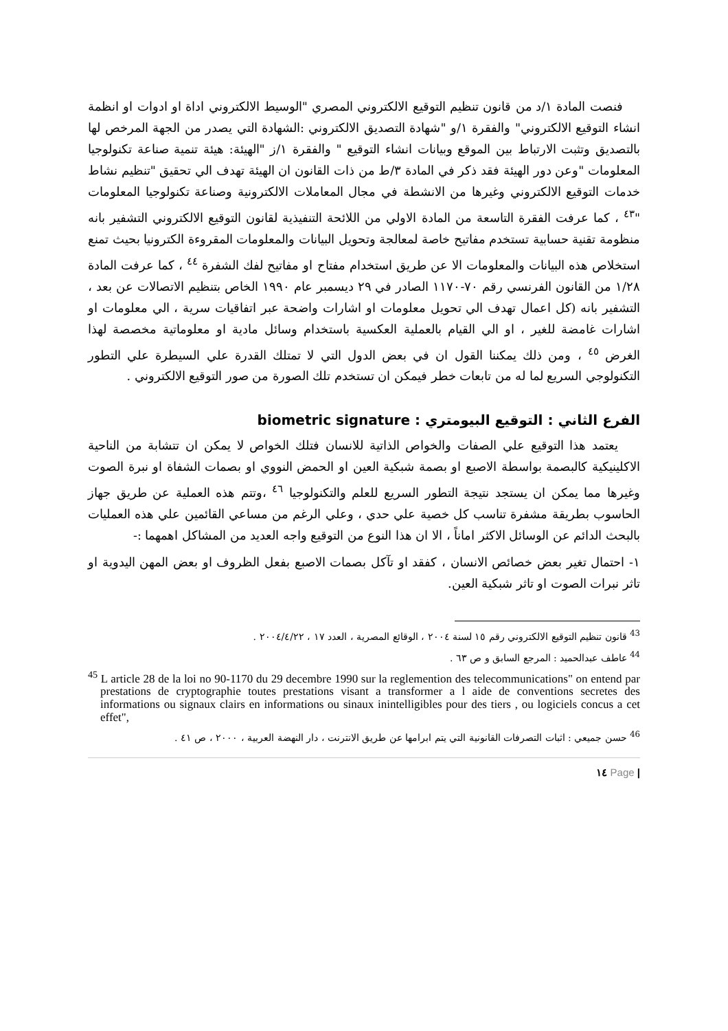فنصت المادة ١/د من قانون تنظيم التوقيع الالكتروني المصري "الوسيط الالكتروني اداة او ادوات او انظمة انشاء التوقيع الالكتروني" والفقرة ١/و "شهادة التصديق الالكتروني :الشهادة التي يصدر من الجهة المرخص لها بالتصديق وتثبت الارتباط بين الموقع وبيانات انشاء التوقيع " والفقرة ١/ز "الهيئة: هيئة تنمية صناعة تكنولوجيا المعلومات "وعن دور الهيئة فقد ذكر في المادة ٣/ط من ذات القانون ان الهيئة تهدف الي تحقيق "تنظيم نشاط خدمات التوقيع الالكتروني وغيرها من الانشطة في مجال المعاملات الالكترونية وصناعة تكنولوجيا المعلومات "<sup>٤٣</sup> ، كما عرفت الفقرة التاسعة من المادة الاولي من اللائحة التنفيذية لقانون التوقيع الالكتروني التشفير بانه منظومة تقنية حسابية تستخدم مفاتيح خاصة لمعالجة وتحويل البيانات والمعلومات المقروءة الكترونيا بحيث تمنع استخلاص هذه البيانات والمعلومات الا عن طريق استخدام مفتاح او مفاتيح لفك الشفرة <sup>٤٤</sup> ، كما عرفت المادة ١/٢٨ من القانون الفرنسي رقم ٧٠-١١٧٠ الصادر في ٢٩ ديسمبر عام ١٩٩٠ الخاص بتنظيم الاتصالات عن بعد ، التشفير بانه (كل اعمال تهدف الي تحويل معلومات او اشارات واضحة عبر اتفاقيات سرية ، الي معلومات او اشارات غامضة للغير ، او الي القيام بالعملية العكسية باستخدام وسائل مادية او معلوماتية مخصصة لهذا الغرض <sup>٤٥</sup> ، ومن ذلك يمكننا القول ان في بعض الدول التي لا تمتلك القدرة علي السيطرة علي التطور التكنولوجي السريع لما له من تابعات خطر فيمكن ان تستخدم تلك الصورة من صور التوقيع الالكتروني .
الفرع الثاني : التوقيع البيومتري : biometric signature
يعتمد هذا التوقيع علي الصفات والخواص الذاتية للانسان فتلك الخواص لا يمكن ان تتشابة من الناحية الاكلينيكية كالبصمة بواسطة الاصبع او بصمة شبكية العين او الحمض النووي او بصمات الشفاة او نبرة الصوت وغيرها مما يمكن ان يستجد نتيجة التطور السريع للعلم والتكنولوجيا <sup>٤٦</sup> ،وتتم هذه العملية عن طريق جهاز الحاسوب بطريقة مشفرة تناسب كل خصية علي حدي ، وعلي الرغم من مساعي القائمين علي هذه العمليات بالبحث الدائم عن الوسائل الاكثر اماناً ، الا ان هذا النوع من التوقيع واجه العديد من المشاكل اهمهما :-
١- احتمال تغير بعض خصائص الانسان ، كفقد او تآكل بصمات الاصبع بفعل الظروف او بعض المهن اليدوية او تاثر نبرات الصوت او تاثر شبكية العين.
<sup>43</sup> قانون تنظيم التوقيع الالكتروني رقم ١٥ لسنة ٢٠٠٤ ، الوقائع المصرية ، العدد ١٧ ، ٢٠٠٤/٤/٢٢ .
<sup>44</sup> عاطف عبدالحميد : المرجع السابق و ص ٦٣ .
<sup>45</sup> L article 28 de la loi no 90-1170 du 29 decembre 1990 sur la reglemention des telecommunications" on entend par prestations de cryptographie toutes prestations visant a transformer a l aide de conventions secretes des informations ou signaux clairs en informations ou sinaux inintelligibles pour des tiers , ou logiciels concus a cet effet",
<sup>46</sup> حسن جميعي : اثبات التصرفات القانونية التي يتم ابرامها عن طريق الانترنت ، دار النهضة العربية ، ٢٠٠٠ ، ص ٤١ .
| Page ١٤